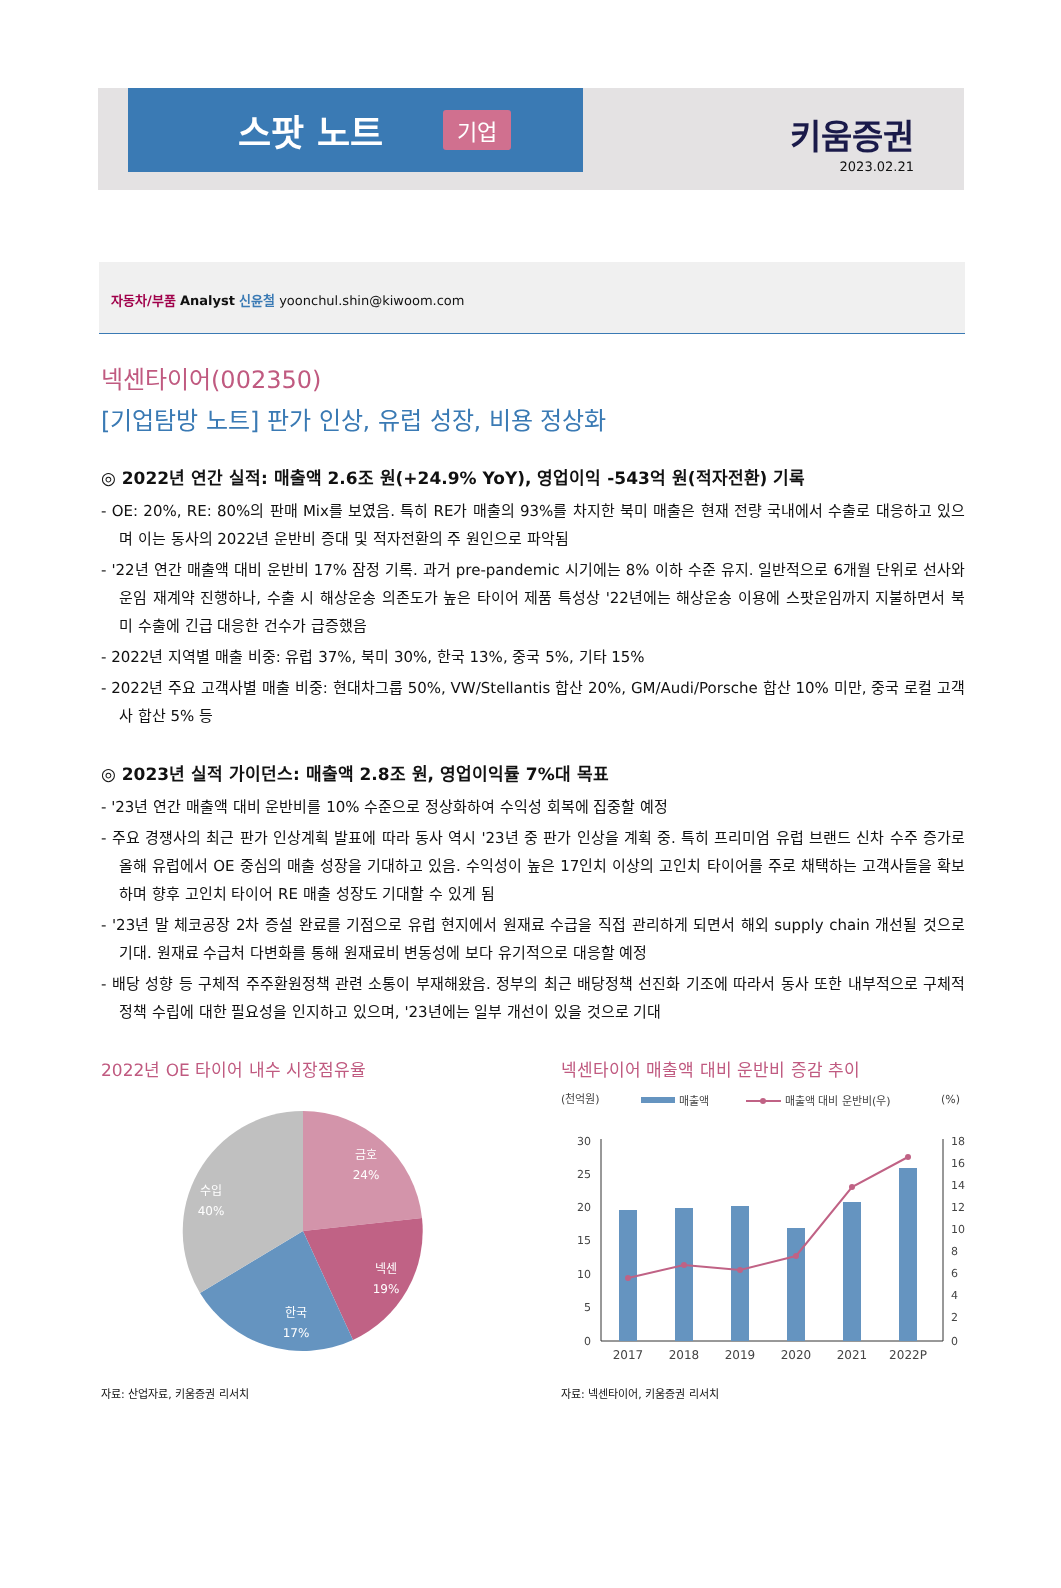스팟 노트 기업
키움증권
2023.02.21
자동차/부품 Analyst 신윤철 yoonchul.shin@kiwoom.com
넥센타이어(002350)
[기업탐방 노트] 판가 인상, 유럽 성장, 비용 정상화
◎ 2022년 연간 실적: 매출액 2.6조 원(+24.9% YoY), 영업이익 -543억 원(적자전환) 기록
- OE: 20%, RE: 80%의 판매 Mix를 보였음. 특히 RE가 매출의 93%를 차지한 북미 매출은 현재 전량 국내에서 수출로 대응하고 있으며 이는 동사의 2022년 운반비 증대 및 적자전환의 주 원인으로 파악됨
- '22년 연간 매출액 대비 운반비 17% 잠정 기록. 과거 pre-pandemic 시기에는 8% 이하 수준 유지. 일반적으로 6개월 단위로 선사와 운임 재계약 진행하나, 수출 시 해상운송 의존도가 높은 타이어 제품 특성상 '22년에는 해상운송 이용에 스팟운임까지 지불하면서 북미 수출에 긴급 대응한 건수가 급증했음
- 2022년 지역별 매출 비중: 유럽 37%, 북미 30%, 한국 13%, 중국 5%, 기타 15%
- 2022년 주요 고객사별 매출 비중: 현대차그룹 50%, VW/Stellantis 합산 20%, GM/Audi/Porsche 합산 10% 미만, 중국 로컬 고객사 합산 5% 등
◎ 2023년 실적 가이던스: 매출액 2.8조 원, 영업이익률 7%대 목표
- '23년 연간 매출액 대비 운반비를 10% 수준으로 정상화하여 수익성 회복에 집중할 예정
- 주요 경쟁사의 최근 판가 인상계획 발표에 따라 동사 역시 '23년 중 판가 인상을 계획 중. 특히 프리미엄 유럽 브랜드 신차 수주 증가로 올해 유럽에서 OE 중심의 매출 성장을 기대하고 있음. 수익성이 높은 17인치 이상의 고인치 타이어를 주로 채택하는 고객사들을 확보하며 향후 고인치 타이어 RE 매출 성장도 기대할 수 있게 됨
- '23년 말 체코공장 2차 증설 완료를 기점으로 유럽 현지에서 원재료 수급을 직접 관리하게 되면서 해외 supply chain 개선될 것으로 기대. 원재료 수급처 다변화를 통해 원재료비 변동성에 보다 유기적으로 대응할 예정
- 배당 성향 등 구체적 주주환원정책 관련 소통이 부재해왔음. 정부의 최근 배당정책 선진화 기조에 따라서 동사 또한 내부적으로 구체적 정책 수립에 대한 필요성을 인지하고 있으며, '23년에는 일부 개선이 있을 것으로 기대
2022년 OE 타이어 내수 시장점유율
금호
24%
넥센
19%
한국
17%
수입
40%
자료: 산업자료, 키움증권 리서치
넥센타이어 매출액 대비 운반비 증감 추이
(천억원)
매출액
매출액 대비 운반비(우)
(%)
30
25
20
15
10
5
0
18
16
14
12
10
8
6
4
2
0
2017
2018
2019
2020
2021
2022P
자료: 넥센타이어, 키움증권 리서치